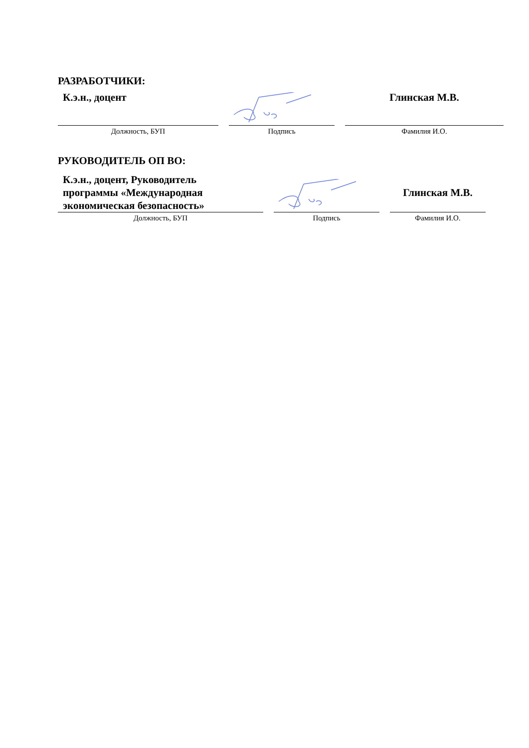РАЗРАБОТЧИКИ:
| К.э.н., доцент | | Глинская М.В. |
| Должность, БУП | Подпись | Фамилия И.О. |
РУКОВОДИТЕЛЬ ОП ВО:
| К.э.н., доцент, Руководитель программы «Международная экономическая безопасность» | | Глинская М.В. |
| Должность, БУП | Подпись | Фамилия И.О. |